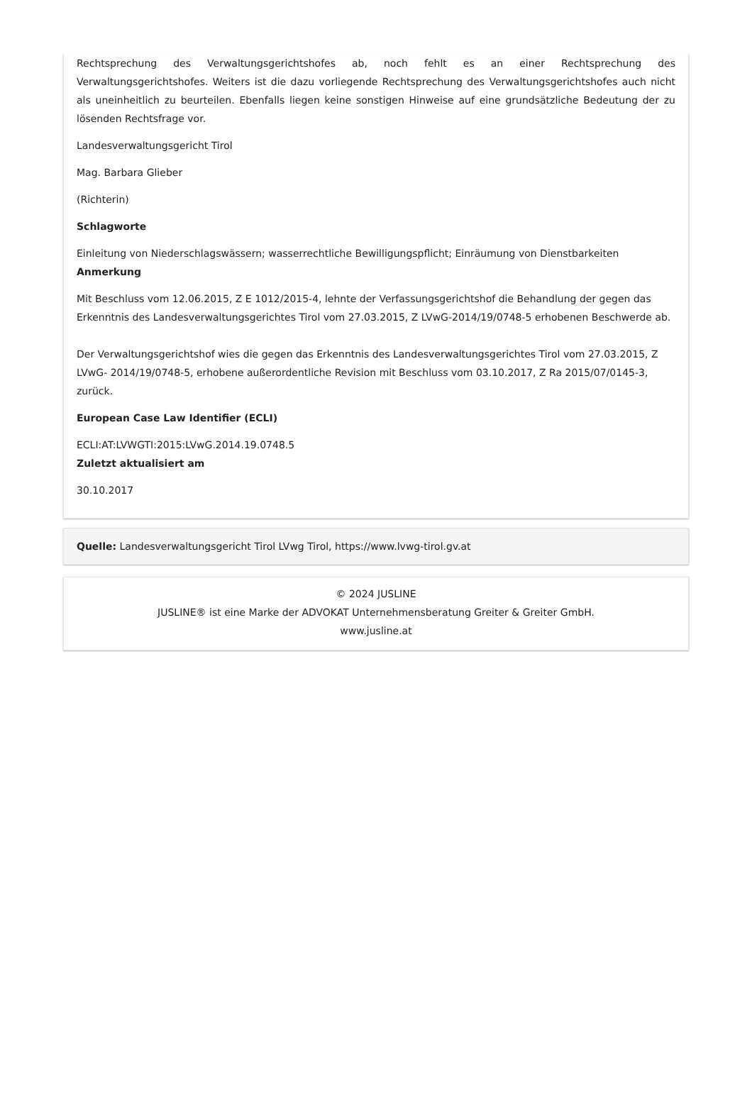Rechtsprechung des Verwaltungsgerichtshofes ab, noch fehlt es an einer Rechtsprechung des Verwaltungsgerichtshofes. Weiters ist die dazu vorliegende Rechtsprechung des Verwaltungsgerichtshofes auch nicht als uneinheitlich zu beurteilen. Ebenfalls liegen keine sonstigen Hinweise auf eine grundsätzliche Bedeutung der zu lösenden Rechtsfrage vor.
Landesverwaltungsgericht Tirol
Mag. Barbara Glieber
(Richterin)
Schlagworte
Einleitung von Niederschlagswässern; wasserrechtliche Bewilligungspflicht; Einräumung von Dienstbarkeiten
Anmerkung
Mit Beschluss vom 12.06.2015, Z E 1012/2015-4, lehnte der Verfassungsgerichtshof die Behandlung der gegen das Erkenntnis des Landesverwaltungsgerichtes Tirol vom 27.03.2015, Z LVwG-2014/19/0748-5 erhobenen Beschwerde ab.
Der Verwaltungsgerichtshof wies die gegen das Erkenntnis des Landesverwaltungsgerichtes Tirol vom 27.03.2015, Z LVwG- 2014/19/0748-5, erhobene außerordentliche Revision mit Beschluss vom 03.10.2017, Z Ra 2015/07/0145-3, zurück.
European Case Law Identifier (ECLI)
ECLI:AT:LVWGTI:2015:LVwG.2014.19.0748.5
Zuletzt aktualisiert am
30.10.2017
Quelle: Landesverwaltungsgericht Tirol LVwg Tirol, https://www.lvwg-tirol.gv.at
© 2024 JUSLINE
JUSLINE® ist eine Marke der ADVOKAT Unternehmensberatung Greiter & Greiter GmbH.
www.jusline.at